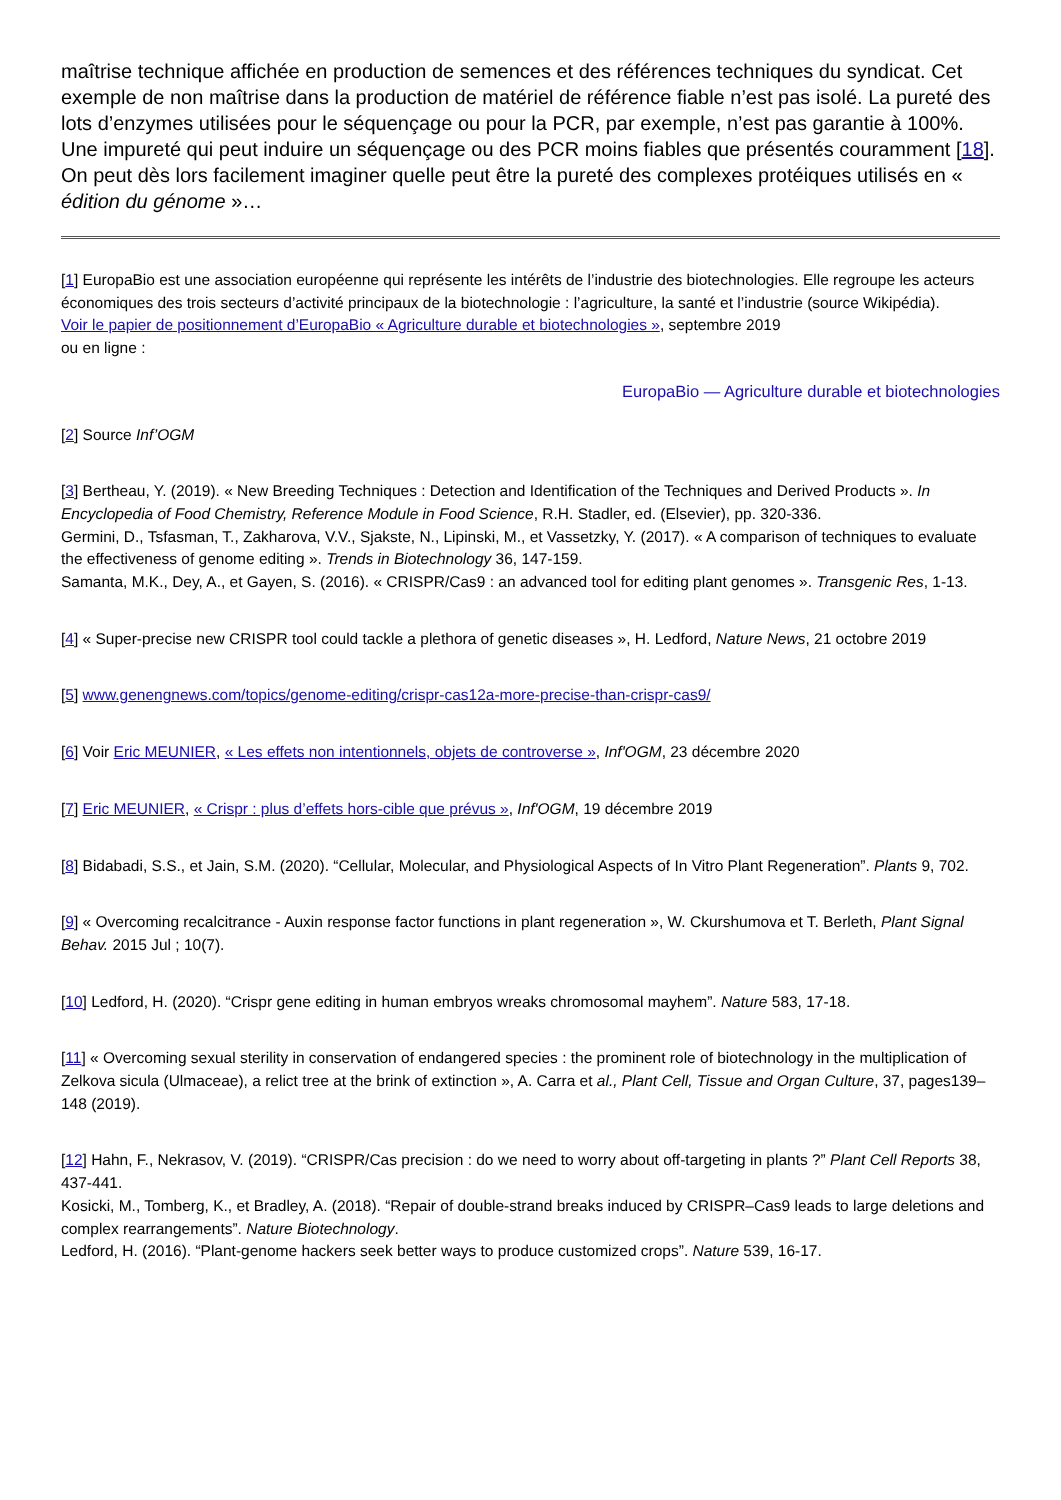maîtrise technique affichée en production de semences et des références techniques du syndicat. Cet exemple de non maîtrise dans la production de matériel de référence fiable n’est pas isolé. La pureté des lots d’enzymes utilisées pour le séquençage ou pour la PCR, par exemple, n’est pas garantie à 100%. Une impureté qui peut induire un séquençage ou des PCR moins fiables que présentés couramment [18]. On peut dès lors facilement imaginer quelle peut être la pureté des complexes protéiques utilisés en « édition du génome »…
[1] EuropaBio est une association européenne qui représente les intérêts de l’industrie des biotechnologies. Elle regroupe les acteurs économiques des trois secteurs d’activité principaux de la biotechnologie : l’agriculture, la santé et l’industrie (source Wikipédia).
Voir le papier de positionnement d’EuropaBio « Agriculture durable et biotechnologies », septembre 2019
ou en ligne :
EuropaBio — Agriculture durable et biotechnologies
[2] Source Inf’OGM
[3] Bertheau, Y. (2019). « New Breeding Techniques : Detection and Identification of the Techniques and Derived Products ». In Encyclopedia of Food Chemistry, Reference Module in Food Science, R.H. Stadler, ed. (Elsevier), pp. 320-336.
Germini, D., Tsfasman, T., Zakharova, V.V., Sjakste, N., Lipinski, M., et Vassetzky, Y. (2017). « A comparison of techniques to evaluate the effectiveness of genome editing ». Trends in Biotechnology 36, 147-159.
Samanta, M.K., Dey, A., et Gayen, S. (2016). « CRISPR/Cas9 : an advanced tool for editing plant genomes ». Transgenic Res, 1-13.
[4] « Super-precise new CRISPR tool could tackle a plethora of genetic diseases », H. Ledford, Nature News, 21 octobre 2019
[5] www.genengnews.com/topics/genome-editing/crispr-cas12a-more-precise-than-crispr-cas9/
[6] Voir Eric MEUNIER, « Les effets non intentionnels, objets de controverse », Inf'OGM, 23 décembre 2020
[7] Eric MEUNIER, « Crispr : plus d’effets hors-cible que prévus », Inf'OGM, 19 décembre 2019
[8] Bidabadi, S.S., et Jain, S.M. (2020). “Cellular, Molecular, and Physiological Aspects of In Vitro Plant Regeneration”. Plants 9, 702.
[9] « Overcoming recalcitrance - Auxin response factor functions in plant regeneration », W. Ckurshumova et T. Berleth, Plant Signal Behav. 2015 Jul ; 10(7).
[10] Ledford, H. (2020). “Crispr gene editing in human embryos wreaks chromosomal mayhem”. Nature 583, 17-18.
[11] « Overcoming sexual sterility in conservation of endangered species : the prominent role of biotechnology in the multiplication of Zelkova sicula (Ulmaceae), a relict tree at the brink of extinction », A. Carra et al., Plant Cell, Tissue and Organ Culture, 37, pages139–148 (2019).
[12] Hahn, F., Nekrasov, V. (2019). “CRISPR/Cas precision : do we need to worry about off-targeting in plants ?” Plant Cell Reports 38, 437-441.
Kosicki, M., Tomberg, K., et Bradley, A. (2018). “Repair of double-strand breaks induced by CRISPR–Cas9 leads to large deletions and complex rearrangements”. Nature Biotechnology.
Ledford, H. (2016). “Plant-genome hackers seek better ways to produce customized crops”. Nature 539, 16-17.